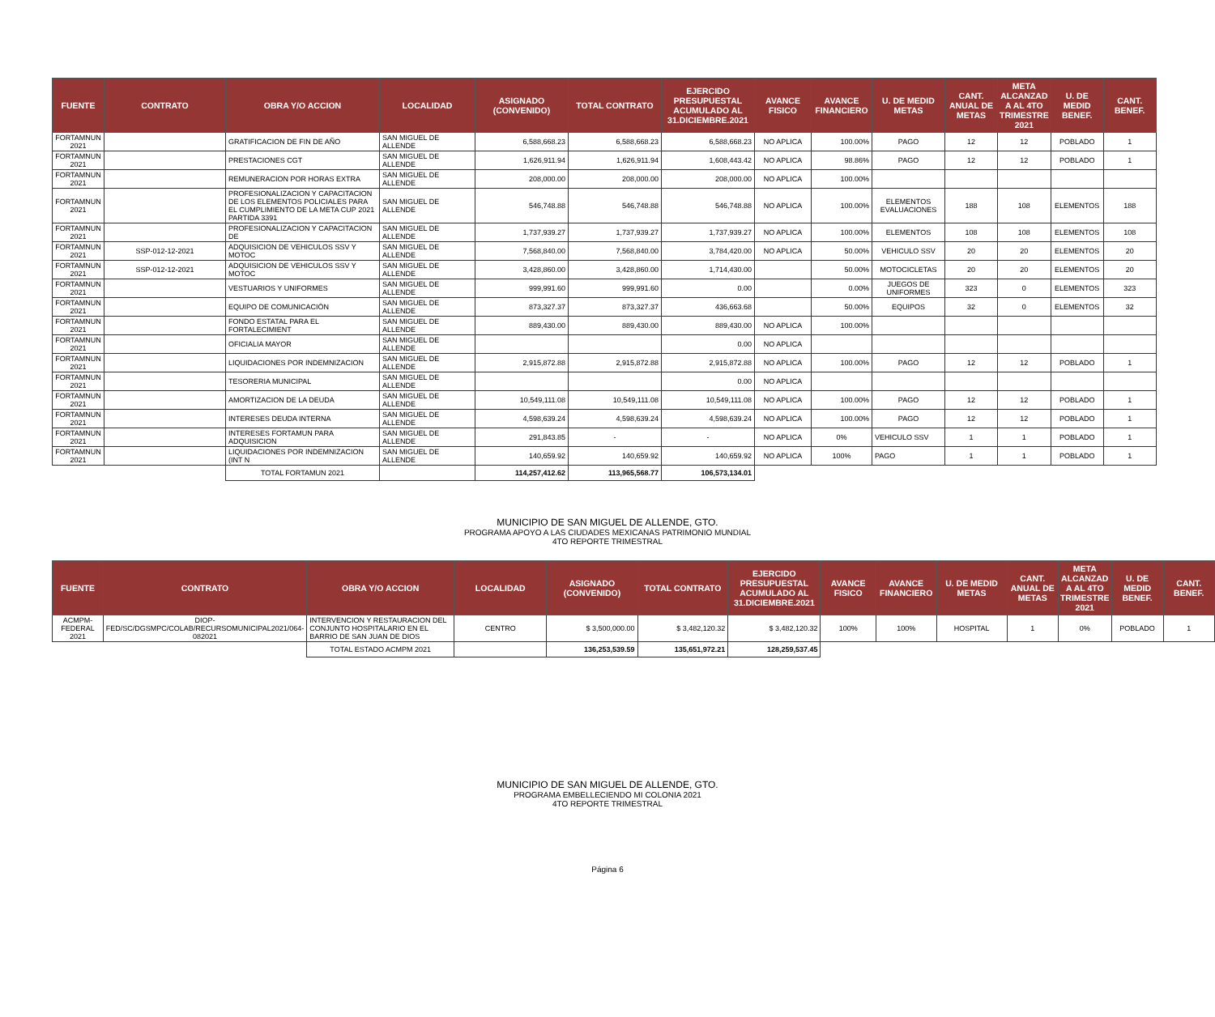| FUENTE | CONTRATO | OBRA Y/O ACCION | LOCALIDAD | ASIGNADO (CONVENIDO) | TOTAL CONTRATO | EJERCIDO PRESUPUESTAL ACUMULADO AL 31.DICIEMBRE.2021 | AVANCE FISICO | AVANCE FINANCIERO | U. DE MEDID METAS | CANT. ANUAL DE METAS | META ALCANZAD A AL 4TO TRIMESTRE 2021 | U. DE MEDID BENEF. | CANT. BENEF. |
| --- | --- | --- | --- | --- | --- | --- | --- | --- | --- | --- | --- | --- | --- |
| FORTAMNUN 2021 | | GRATIFICACION DE FIN DE AÑO | SAN MIGUEL DE ALLENDE | 6,588,668.23 | 6,588,668.23 | 6,588,668.23 | NO APLICA | 100.00% | PAGO | 12 | 12 | POBLADO | 1 |
| FORTAMNUN 2021 | | PRESTACIONES CGT | SAN MIGUEL DE ALLENDE | 1,626,911.94 | 1,626,911.94 | 1,608,443.42 | NO APLICA | 98.86% | PAGO | 12 | 12 | POBLADO | 1 |
| FORTAMNUN 2021 | | REMUNERACION POR HORAS EXTRA | SAN MIGUEL DE ALLENDE | 208,000.00 | 208,000.00 | 208,000.00 | NO APLICA | 100.00% | | | | | |
| FORTAMNUN 2021 | | PROFESIONALIZACION Y CAPACITACION DE LOS ELEMENTOS POLICIALES PARA EL CUMPLIMIENTO DE LA META CUP 2021 PARTIDA 3391 | SAN MIGUEL DE ALLENDE | 546,748.88 | 546,748.88 | 546,748.88 | NO APLICA | 100.00% | ELEMENTOS EVALUACIONES | 188 | 108 | ELEMENTOS | 188 |
| FORTAMNUN 2021 | | PROFESIONALIZACION Y CAPACITACION DE | SAN MIGUEL DE ALLENDE | 1,737,939.27 | 1,737,939.27 | 1,737,939.27 | NO APLICA | 100.00% | ELEMENTOS | 108 | 108 | ELEMENTOS | 108 |
| FORTAMNUN 2021 | SSP-012-12-2021 | ADQUISICION DE VEHICULOS SSV Y MOTOC | SAN MIGUEL DE ALLENDE | 7,568,840.00 | 7,568,840.00 | 3,784,420.00 | NO APLICA | 50.00% | VEHICULO SSV | 20 | 20 | ELEMENTOS | 20 |
| FORTAMNUN 2021 | SSP-012-12-2021 | ADQUISICION DE VEHICULOS SSV Y MOTOC | SAN MIGUEL DE ALLENDE | 3,428,860.00 | 3,428,860.00 | 1,714,430.00 | | 50.00% | MOTOCICLETAS | 20 | 20 | ELEMENTOS | 20 |
| FORTAMNUN 2021 | | VESTUARIOS Y UNIFORMES | SAN MIGUEL DE ALLENDE | 999,991.60 | 999,991.60 | 0.00 | | 0.00% | JUEGOS DE UNIFORMES | 323 | 0 | ELEMENTOS | 323 |
| FORTAMNUN 2021 | | EQUIPO DE COMUNICACIÓN | SAN MIGUEL DE ALLENDE | 873,327.37 | 873,327.37 | 436,663.68 | | 50.00% | EQUIPOS | 32 | 0 | ELEMENTOS | 32 |
| FORTAMNUN 2021 | | FONDO ESTATAL PARA EL FORTALECIMIENT | SAN MIGUEL DE ALLENDE | 889,430.00 | 889,430.00 | 889,430.00 | NO APLICA | 100.00% | | | | | |
| FORTAMNUN 2021 | | OFICIALIA MAYOR | SAN MIGUEL DE ALLENDE | | | 0.00 | NO APLICA | | | | | | |
| FORTAMNUN 2021 | | LIQUIDACIONES POR INDEMNIZACION | SAN MIGUEL DE ALLENDE | 2,915,872.88 | 2,915,872.88 | 2,915,872.88 | NO APLICA | 100.00% | PAGO | 12 | 12 | POBLADO | 1 |
| FORTAMNUN 2021 | | TESORERIA MUNICIPAL | SAN MIGUEL DE ALLENDE | | | 0.00 | NO APLICA | | | | | | |
| FORTAMNUN 2021 | | AMORTIZACION DE LA DEUDA | SAN MIGUEL DE ALLENDE | 10,549,111.08 | 10,549,111.08 | 10,549,111.08 | NO APLICA | 100.00% | PAGO | 12 | 12 | POBLADO | 1 |
| FORTAMNUN 2021 | | INTERESES DEUDA INTERNA | SAN MIGUEL DE ALLENDE | 4,598,639.24 | 4,598,639.24 | 4,598,639.24 | NO APLICA | 100.00% | PAGO | 12 | 12 | POBLADO | 1 |
| FORTAMNUN 2021 | | INTERESES FORTAMUN PARA ADQUISICION | SAN MIGUEL DE ALLENDE | 291,843.85 | - | - | NO APLICA | 0% | VEHICULO SSV | 1 | 1 | POBLADO | 1 |
| FORTAMNUN 2021 | | LIQUIDACIONES POR INDEMNIZACION (INT N | SAN MIGUEL DE ALLENDE | 140,659.92 | 140,659.92 | 140,659.92 | NO APLICA | 100% | PAGO | 1 | 1 | POBLADO | 1 |
| | | TOTAL FORTAMUN 2021 | | 114,257,412.62 | 113,965,568.77 | 106,573,134.01 | | | | | | | |
MUNICIPIO DE SAN MIGUEL DE ALLENDE, GTO.
PROGRAMA APOYO A LAS CIUDADES MEXICANAS PATRIMONIO MUNDIAL
4TO REPORTE TRIMESTRAL
| FUENTE | CONTRATO | OBRA Y/O ACCION | LOCALIDAD | ASIGNADO (CONVENIDO) | TOTAL CONTRATO | EJERCIDO PRESUPUESTAL ACUMULADO AL 31.DICIEMBRE.2021 | AVANCE FISICO | AVANCE FINANCIERO | U. DE MEDID METAS | CANT. ANUAL DE METAS | META ALCANZAD A AL 4TO TRIMESTRE 2021 | U. DE MEDID BENEF. | CANT. BENEF. |
| --- | --- | --- | --- | --- | --- | --- | --- | --- | --- | --- | --- | --- | --- |
| ACMPM-FEDERAL 2021 | DIOP-FED/SC/DGSMPC/COLAB/RECURSOMUNICIPAL2021/064-082021 | INTERVENCION Y RESTAURACION DEL CONJUNTO HOSPITALARIO EN EL BARRIO DE SAN JUAN DE DIOS | CENTRO | $ 3,500,000.00 | $ 3,482,120.32 | $ 3,482,120.32 | 100% | 100% | HOSPITAL | 1 | 0% | POBLADO | 1 |
| | | TOTAL ESTADO ACMPM 2021 | | 136,253,539.59 | 135,651,972.21 | 128,259,537.45 | | | | | | | |
MUNICIPIO DE SAN MIGUEL DE ALLENDE, GTO.
PROGRAMA EMBELLECIENDO MI COLONIA 2021
4TO REPORTE TRIMESTRAL
Página 6